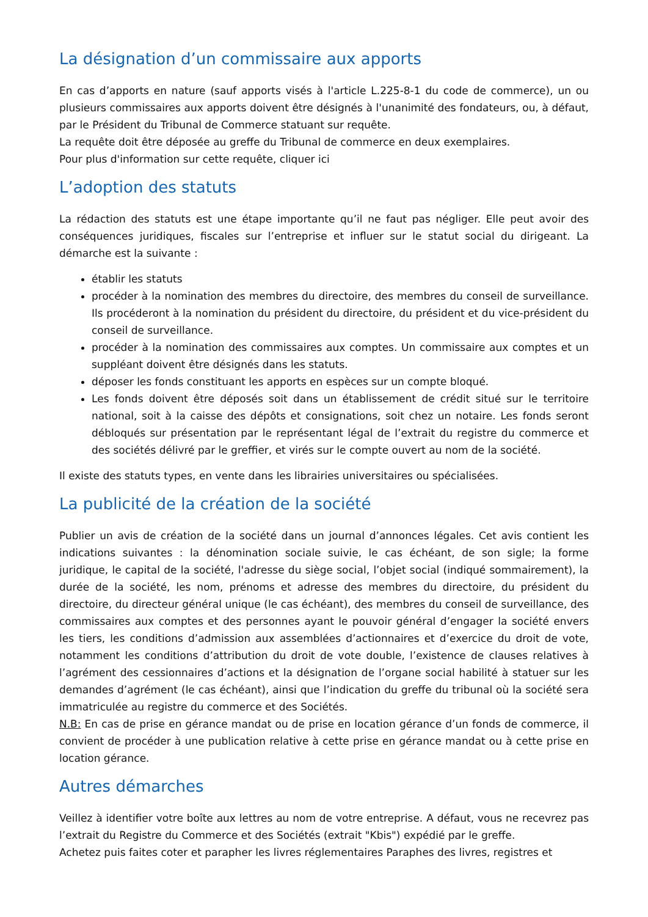La désignation d’un commissaire aux apports
En cas d’apports en nature (sauf apports visés à l'article L.225-8-1 du code de commerce), un ou plusieurs commissaires aux apports doivent être désignés à l'unanimité des fondateurs, ou, à défaut, par le Président du Tribunal de Commerce statuant sur requête.
La requête doit être déposée au greffe du Tribunal de commerce en deux exemplaires.
Pour plus d'information sur cette requête, cliquer ici
L’adoption des statuts
La rédaction des statuts est une étape importante qu’il ne faut pas négliger. Elle peut avoir des conséquences juridiques, fiscales sur l’entreprise et influer sur le statut social du dirigeant. La démarche est la suivante :
établir les statuts
procéder à la nomination des membres du directoire, des membres du conseil de surveillance. Ils procéderont à la nomination du président du directoire, du président et du vice-président du conseil de surveillance.
procéder à la nomination des commissaires aux comptes. Un commissaire aux comptes et un suppléant doivent être désignés dans les statuts.
déposer les fonds constituant les apports en espèces sur un compte bloqué.
Les fonds doivent être déposés soit dans un établissement de crédit situé sur le territoire national, soit à la caisse des dépôts et consignations, soit chez un notaire. Les fonds seront débloqués sur présentation par le représentant légal de l’extrait du registre du commerce et des sociétés délivré par le greffier, et virés sur le compte ouvert au nom de la société.
Il existe des statuts types, en vente dans les librairies universitaires ou spécialisées.
La publicité de la création de la société
Publier un avis de création de la société dans un journal d’annonces légales. Cet avis contient les indications suivantes : la dénomination sociale suivie, le cas échéant, de son sigle; la forme juridique, le capital de la société, l'adresse du siège social, l’objet social (indiqué sommairement), la durée de la société, les nom, prénoms et adresse des membres du directoire, du président du directoire, du directeur général unique (le cas échéant), des membres du conseil de surveillance, des commissaires aux comptes et des personnes ayant le pouvoir général d’engager la société envers les tiers, les conditions d’admission aux assemblées d’actionnaires et d’exercice du droit de vote, notamment les conditions d’attribution du droit de vote double, l’existence de clauses relatives à l’agrément des cessionnaires d’actions et la désignation de l’organe social habilité à statuer sur les demandes d’agrément (le cas échéant), ainsi que l’indication du greffe du tribunal où la société sera immatriculée au registre du commerce et des Sociétés.
N.B: En cas de prise en gérance mandat ou de prise en location gérance d’un fonds de commerce, il convient de procéder à une publication relative à cette prise en gérance mandat ou à cette prise en location gérance.
Autres démarches
Veillez à identifier votre boîte aux lettres au nom de votre entreprise. A défaut, vous ne recevrez pas l’extrait du Registre du Commerce et des Sociétés (extrait "Kbis") expédié par le greffe.
Achetez puis faites coter et parapher les livres réglementaires Paraphes des livres, registres et